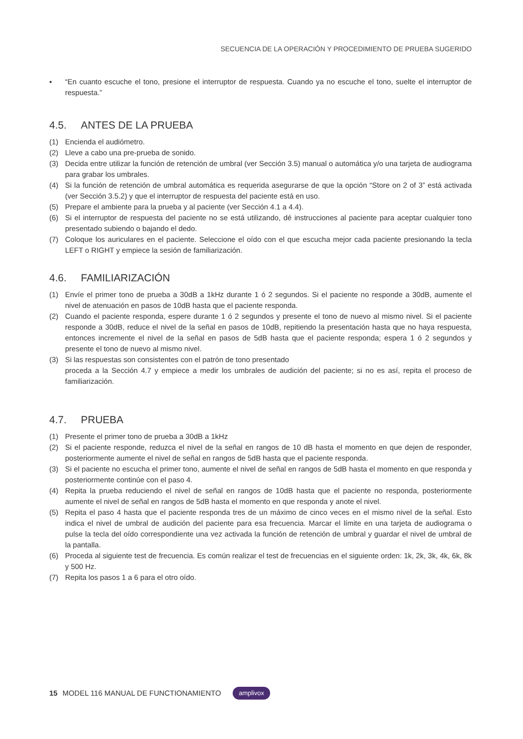SECUENCIA DE LA OPERACIÓN Y PROCEDIMIENTO DE PRUEBA SUGERIDO
▪ “En cuanto escuche el tono, presione el interruptor de respuesta. Cuando ya no escuche el tono, suelte el interruptor de respuesta.”
4.5. ANTES DE LA PRUEBA
(1) Encienda el audiómetro.
(2) Lleve a cabo una pre-prueba de sonido.
(3) Decida entre utilizar la función de retención de umbral (ver Sección 3.5) manual o automática y/o una tarjeta de audiograma para grabar los umbrales.
(4) Si la función de retención de umbral automática es requerida asegurarse de que la opción “Store on 2 of 3” está activada (ver Sección 3.5.2) y que el interruptor de respuesta del paciente está en uso.
(5) Prepare el ambiente para la prueba y al paciente (ver Sección 4.1 a 4.4).
(6) Si el interruptor de respuesta del paciente no se está utilizando, dé instrucciones al paciente para aceptar cualquier tono presentado subiendo o bajando el dedo.
(7) Coloque los auriculares en el paciente. Seleccione el oído con el que escucha mejor cada paciente presionando la tecla LEFT o RIGHT y empiece la sesión de familiarización.
4.6. FAMILIARIZACIÓN
(1) Envíe el primer tono de prueba a 30dB a 1kHz durante 1 ó 2 segundos. Si el paciente no responde a 30dB, aumente el nivel de atenuación en pasos de 10dB hasta que el paciente responda.
(2) Cuando el paciente responda, espere durante 1 ó 2 segundos y presente el tono de nuevo al mismo nivel. Si el paciente responde a 30dB, reduce el nivel de la señal en pasos de 10dB, repitiendo la presentación hasta que no haya respuesta, entonces incremente el nivel de la señal en pasos de 5dB hasta que el paciente responda; espera 1 ó 2 segundos y presente el tono de nuevo al mismo nivel.
(3) Si las respuestas son consistentes con el patrón de tono presentado
proceda a la Sección 4.7 y empiece a medir los umbrales de audición del paciente; si no es así, repita el proceso de familiarización.
4.7. PRUEBA
(1) Presente el primer tono de prueba a 30dB a 1kHz
(2) Si el paciente responde, reduzca el nivel de la señal en rangos de 10 dB hasta el momento en que dejen de responder, posteriormente aumente el nivel de señal en rangos de 5dB hasta que el paciente responda.
(3) Si el paciente no escucha el primer tono, aumente el nivel de señal en rangos de 5dB hasta el momento en que responda y posteriormente continúe con el paso 4.
(4) Repita la prueba reduciendo el nivel de señal en rangos de 10dB hasta que el paciente no responda, posteriormente aumente el nivel de señal en rangos de 5dB hasta el momento en que responda y anote el nivel.
(5) Repita el paso 4 hasta que el paciente responda tres de un máximo de cinco veces en el mismo nivel de la señal. Esto indica el nivel de umbral de audición del paciente para esa frecuencia. Marcar el límite en una tarjeta de audiograma o pulse la tecla del oído correspondiente una vez activada la función de retención de umbral y guardar el nivel de umbral de la pantalla.
(6) Proceda al siguiente test de frecuencia. Es común realizar el test de frecuencias en el siguiente orden: 1k, 2k, 3k, 4k, 6k, 8k y 500 Hz.
(7) Repita los pasos 1 a 6 para el otro oído.
15 MODEL 116 MANUAL DE FUNCTIONAMIENTO amplivox